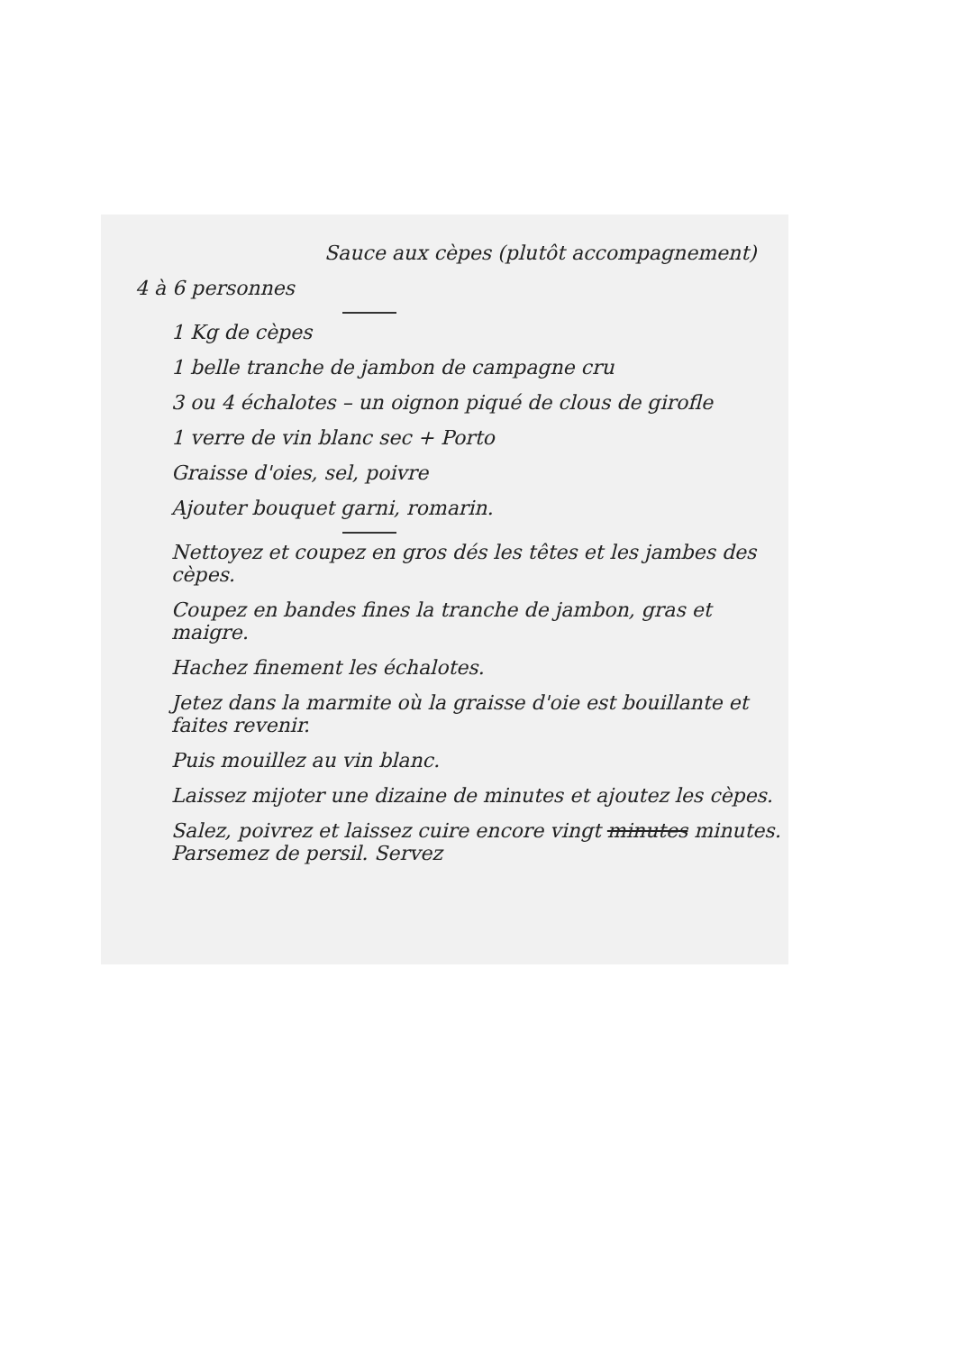Sauce aux cèpes (plutôt accompagnement)
4 à 6 personnes
1 Kg de cèpes
1 belle tranche de jambon de campagne cru
3 ou 4 échalotes – un oignon piqué de clous de girofle
1 verre de vin blanc sec + Porto
Graisse d'oies, sel, poivre
Ajouter bouquet garni, romarin.
Nettoyez et coupez en gros dés les têtes et les jambes des cèpes.
Coupez en bandes fines la tranche de jambon, gras et maigre.
Hachez finement les échalotes.
Jetez dans la marmite où la graisse d'oie est bouillante et faites revenir.
Puis mouillez au vin blanc.
Laissez mijoter une dizaine de minutes et ajoutez les cèpes.
Salez, poivrez et laissez cuire encore vingt minutes minutes. Parsemez de persil. Servez